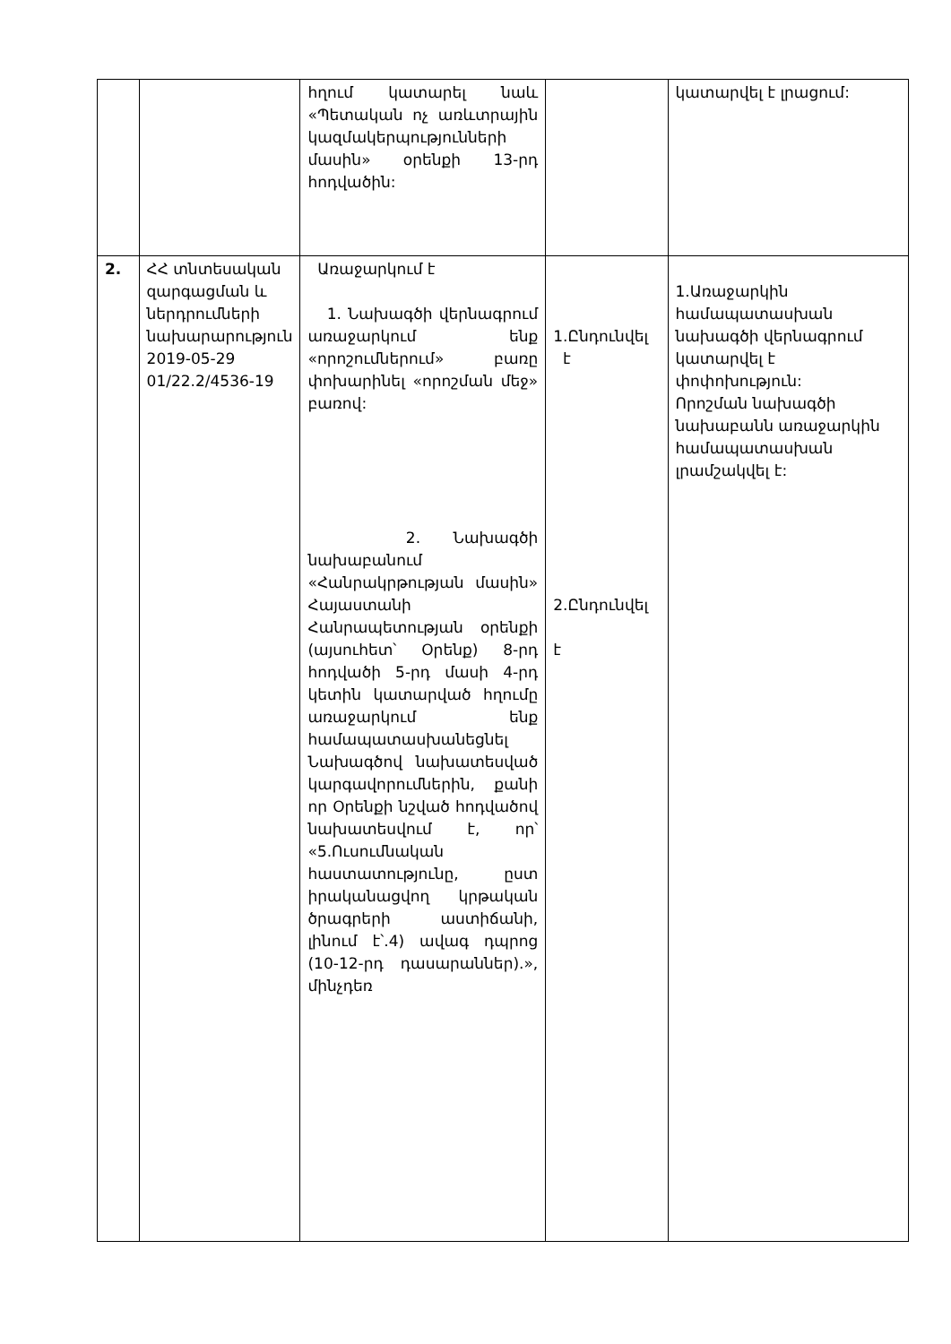| | | հղում կատարել նաև «Պետական ոչ առևտրային կազմակերպությունների մասին» օրենքի 13-րդ հոդվածին: | | կատարվել է լրացում: |
| 2. | ՀՀ տնտեսական զարգացման և ներդրումների նախարարություն 2019-05-29 01/22.2/4536-19 | Առաջարկում է 1. Նախագծի վերնագրում առաջարկում ենք «որոշումներում» բառը փոխարինել «որոշման մեջ» բառով: 2. Նախագծի նախաբանում «Հանրակրթության մասին» Հայաստանի Հանրապետության օրենքի (այսուհետ՝ Օրենք) 8-րդ հոդվածի 5-րդ մասի 4-րդ կետին կատարված հղումը առաջարկում ենք համապատասխանեցնել Նախագծով նախատեսված կարգավորումներին, քանի որ Օրենքի նշված հոդվածով նախատեսվում է, որ՝ «5.Ուսումնական հաստատությունը, ըստ իրականացվող կրթական ծրագրերի աստիճանի, լինում է՝.4) ավագ դպրոց (10-12-րդ դասարաններ).», մինչդեռ | 1.Ընդունվել է 2.Ընդունվել է | 1.Առաջարկին համապատասխան նախագծի վերնագրում կատարվել է փոփոխություն: Որոշման նախագծի նախաբանն առաջարկին համապատասխան լրամշակվել է: |